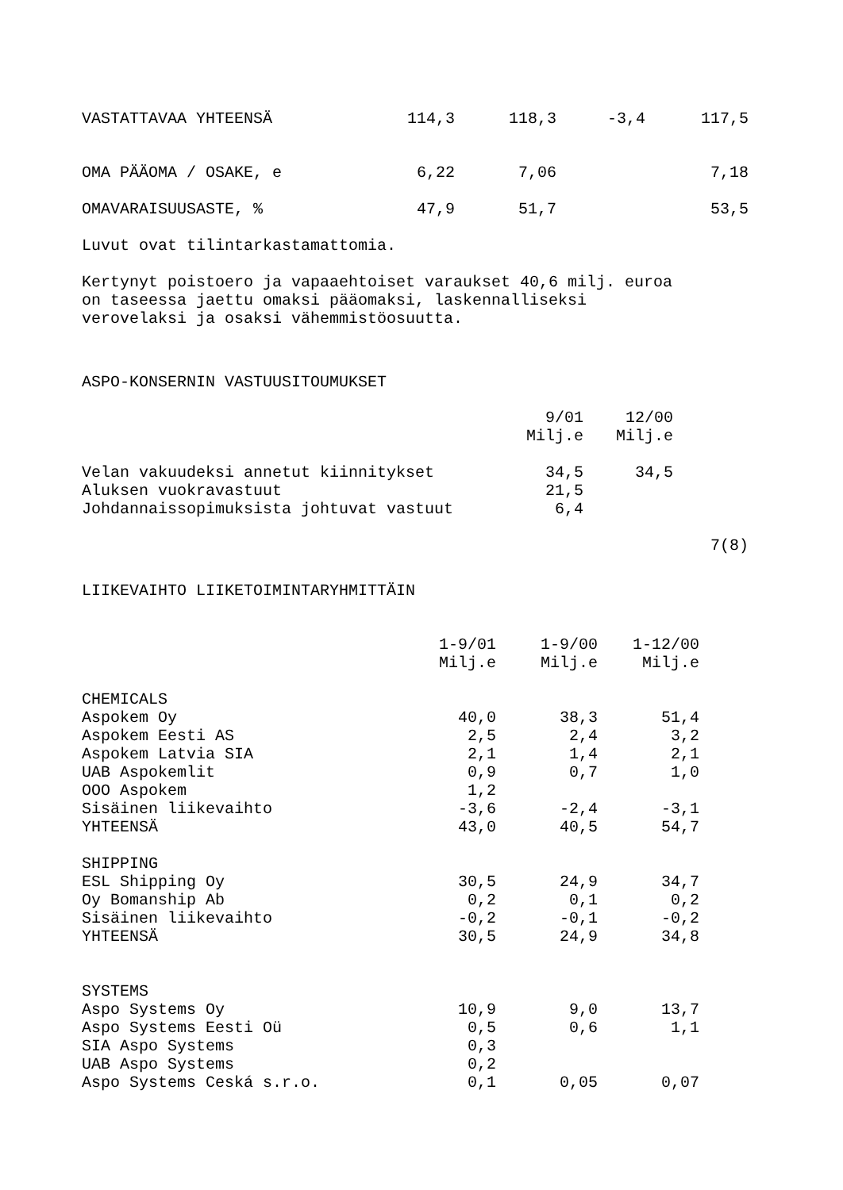| VASTATTAVAA YHTEENSÄ | 114,3 | 118,3 | -3,4 | 117,5 |
| OMA PÄÄOMA / OSAKE, e | 6,22 | 7,06 | | 7,18 |
| OMAVARAISUUSASTE, % | 47,9 | 51,7 | | 53,5 |
Luvut ovat tilintarkastamattomia.
Kertynyt poistoero ja vapaaehtoiset varaukset 40,6 milj. euroa on taseessa jaettu omaksi pääomaksi, laskennalliseksi verovelaksi ja osaksi vähemmistöosuutta.
ASPO-KONSERNIN VASTUUSITOUMUKSET
| | 9/01 | 12/00 |
| --- | --- | --- |
| | Milj.e | Milj.e |
| Velan vakuudeksi annetut kiinnitykset | 34,5 | 34,5 |
| Aluksen vuokravastuut | 21,5 | |
| Johdannaissopimuksista johtuvat vastuut | 6,4 | |
7(8)
LIIKEVAIHTO LIIKETOIMINTARYHMITTÄIN
| | 1-9/01 | 1-9/00 | 1-12/00 |
| --- | --- | --- | --- |
| | Milj.e | Milj.e | Milj.e |
| CHEMICALS | | | |
| Aspokem Oy | 40,0 | 38,3 | 51,4 |
| Aspokem Eesti AS | 2,5 | 2,4 | 3,2 |
| Aspokem Latvia SIA | 2,1 | 1,4 | 2,1 |
| UAB Aspokemlit | 0,9 | 0,7 | 1,0 |
| OOO Aspokem | 1,2 | | |
| Sisäinen liikevaihto | -3,6 | -2,4 | -3,1 |
| YHTEENSÄ | 43,0 | 40,5 | 54,7 |
| SHIPPING | | | |
| ESL Shipping Oy | 30,5 | 24,9 | 34,7 |
| Oy Bomanship Ab | 0,2 | 0,1 | 0,2 |
| Sisäinen liikevaihto | -0,2 | -0,1 | -0,2 |
| YHTEENSÄ | 30,5 | 24,9 | 34,8 |
| SYSTEMS | | | |
| Aspo Systems Oy | 10,9 | 9,0 | 13,7 |
| Aspo Systems Eesti Oü | 0,5 | 0,6 | 1,1 |
| SIA Aspo Systems | 0,3 | | |
| UAB Aspo Systems | 0,2 | | |
| Aspo Systems Ceská s.r.o. | 0,1 | 0,05 | 0,07 |